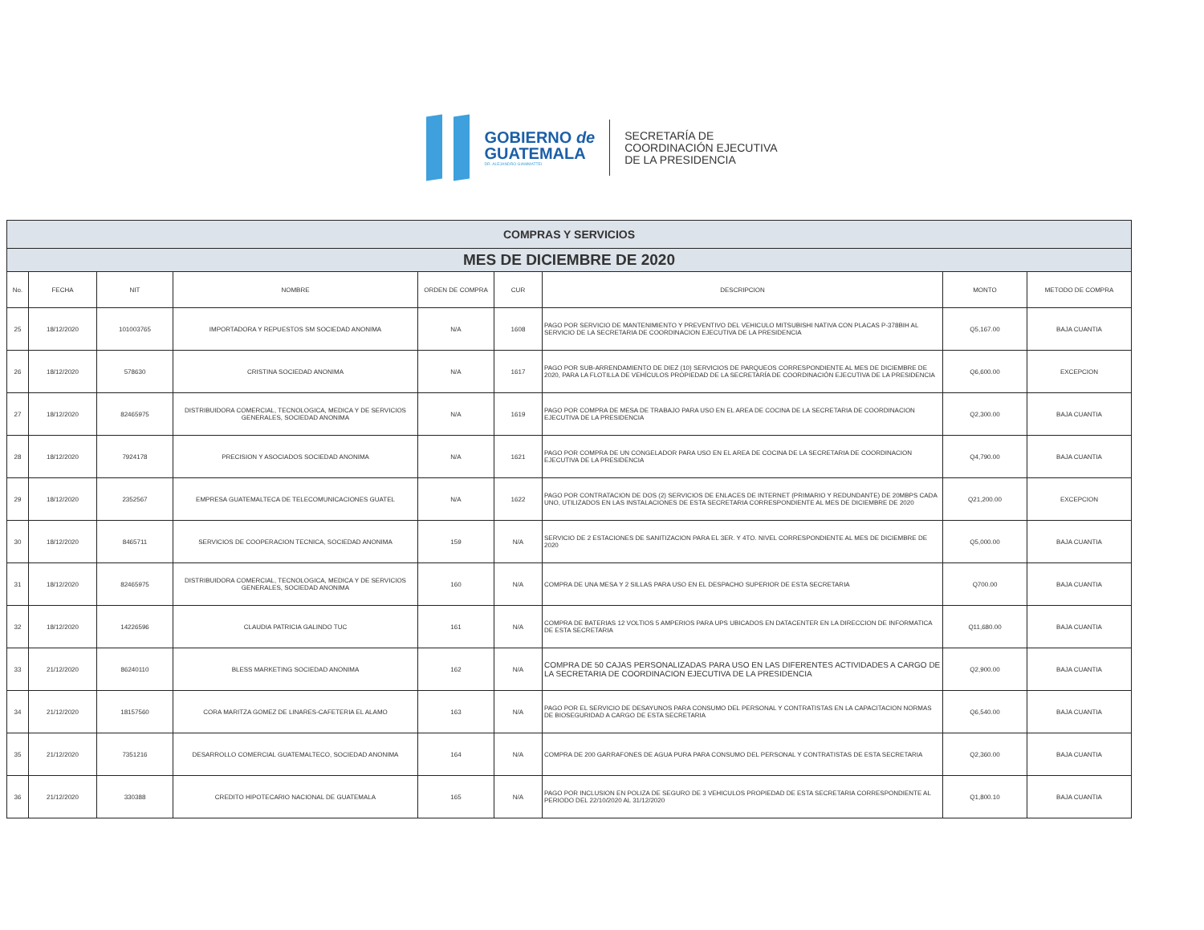GOBIERNO de
GUATEMALA
DR. ALEJANDRO GIAMMATTEI
SECRETARÍA DE
COORDINACIÓN EJECUTIVA
DE LA PRESIDENCIA
| COMPRAS Y SERVICIOS | | | | | | | | |
| MES DE DICIEMBRE DE 2020 | | | | | | | | |
| No. | FECHA | NIT | NOMBRE | ORDEN DE COMPRA | CUR | DESCRIPCION | MONTO | METODO DE COMPRA |
| 25 | 18/12/2020 | 101003765 | IMPORTADORA Y REPUESTOS SM SOCIEDAD ANONIMA | N/A | 1608 | PAGO POR SERVICIO DE MANTENIMIENTO Y PREVENTIVO DEL VEHICULO MITSUBISHI NATIVA CON PLACAS P-378BIH AL SERVICIO DE LA SECRETARIA DE COORDINACION EJECUTIVA DE LA PRESIDENCIA | Q5,167.00 | BAJA CUANTIA |
| 26 | 18/12/2020 | 578630 | CRISTINA SOCIEDAD ANONIMA | N/A | 1617 | PAGO POR SUB-ARRENDAMIENTO DE DIEZ (10) SERVICIOS DE PARQUEOS CORRESPONDIENTE AL MES DE DICIEMBRE DE 2020, PARA LA FLOTILLA DE VEHÍCULOS PROPIEDAD DE LA SECRETARÍA DE COORDINACIÓN EJECUTIVA DE LA PRESIDENCIA | Q6,600.00 | EXCEPCION |
| 27 | 18/12/2020 | 82465975 | DISTRIBUIDORA COMERCIAL, TECNOLOGICA, MEDICA Y DE SERVICIOS GENERALES, SOCIEDAD ANONIMA | N/A | 1619 | PAGO POR COMPRA DE MESA DE TRABAJO PARA USO EN EL AREA DE COCINA DE LA SECRETARIA DE COORDINACION EJECUTIVA DE LA PRESIDENCIA | Q2,300.00 | BAJA CUANTIA |
| 28 | 18/12/2020 | 7924178 | PRECISION Y ASOCIADOS SOCIEDAD ANONIMA | N/A | 1621 | PAGO POR COMPRA DE UN CONGELADOR PARA USO EN EL AREA DE COCINA DE LA SECRETARIA DE COORDINACION EJECUTIVA DE LA PRESIDENCIA | Q4,790.00 | BAJA CUANTIA |
| 29 | 18/12/2020 | 2352567 | EMPRESA GUATEMALTECA DE TELECOMUNICACIONES GUATEL | N/A | 1622 | PAGO POR CONTRATACION DE DOS (2) SERVICIOS DE ENLACES DE INTERNET (PRIMARIO Y REDUNDANTE) DE 20MBPS CADA UNO, UTILIZADOS EN LAS INSTALACIONES DE ESTA SECRETARIA CORRESPONDIENTE AL MES DE DICIEMBRE DE 2020 | Q21,200.00 | EXCEPCION |
| 30 | 18/12/2020 | 8465711 | SERVICIOS DE COOPERACION TECNICA, SOCIEDAD ANONIMA | 159 | N/A | SERVICIO DE 2 ESTACIONES DE SANITIZACION PARA EL 3ER. Y 4TO. NIVEL CORRESPONDIENTE AL MES DE DICIEMBRE DE 2020 | Q5,000.00 | BAJA CUANTIA |
| 31 | 18/12/2020 | 82465975 | DISTRIBUIDORA COMERCIAL, TECNOLOGICA, MEDICA Y DE SERVICIOS GENERALES, SOCIEDAD ANONIMA | 160 | N/A | COMPRA DE UNA MESA Y 2 SILLAS PARA USO EN EL DESPACHO SUPERIOR DE ESTA SECRETARIA | Q700.00 | BAJA CUANTIA |
| 32 | 18/12/2020 | 14226596 | CLAUDIA PATRICIA GALINDO TUC | 161 | N/A | COMPRA DE BATERIAS 12 VOLTIOS 5 AMPERIOS PARA UPS UBICADOS EN DATACENTER EN LA DIRECCION DE INFORMATICA DE ESTA SECRETARIA | Q11,680.00 | BAJA CUANTIA |
| 33 | 21/12/2020 | 86240110 | BLESS MARKETING SOCIEDAD ANONIMA | 162 | N/A | COMPRA DE 50 CAJAS PERSONALIZADAS PARA USO EN LAS DIFERENTES ACTIVIDADES A CARGO DE LA SECRETARIA DE COORDINACION EJECUTIVA DE LA PRESIDENCIA | Q2,900.00 | BAJA CUANTIA |
| 34 | 21/12/2020 | 18157560 | CORA MARITZA GOMEZ DE LINARES-CAFETERIA EL ALAMO | 163 | N/A | PAGO POR EL SERVICIO DE DESAYUNOS PARA CONSUMO DEL PERSONAL Y CONTRATISTAS EN LA CAPACITACION NORMAS DE BIOSEGURIDAD A CARGO DE ESTA SECRETARIA | Q6,540.00 | BAJA CUANTIA |
| 35 | 21/12/2020 | 7351216 | DESARROLLO COMERCIAL GUATEMALTECO, SOCIEDAD ANONIMA | 164 | N/A | COMPRA DE 200 GARRAFONES DE AGUA PURA PARA CONSUMO DEL PERSONAL Y CONTRATISTAS DE ESTA SECRETARIA | Q2,360.00 | BAJA CUANTIA |
| 36 | 21/12/2020 | 330388 | CREDITO HIPOTECARIO NACIONAL DE GUATEMALA | 165 | N/A | PAGO POR INCLUSION EN POLIZA DE SEGURO DE 3 VEHICULOS PROPIEDAD DE ESTA SECRETARIA CORRESPONDIENTE AL PERIODO DEL 22/10/2020 AL 31/12/2020 | Q1,800.10 | BAJA CUANTIA |